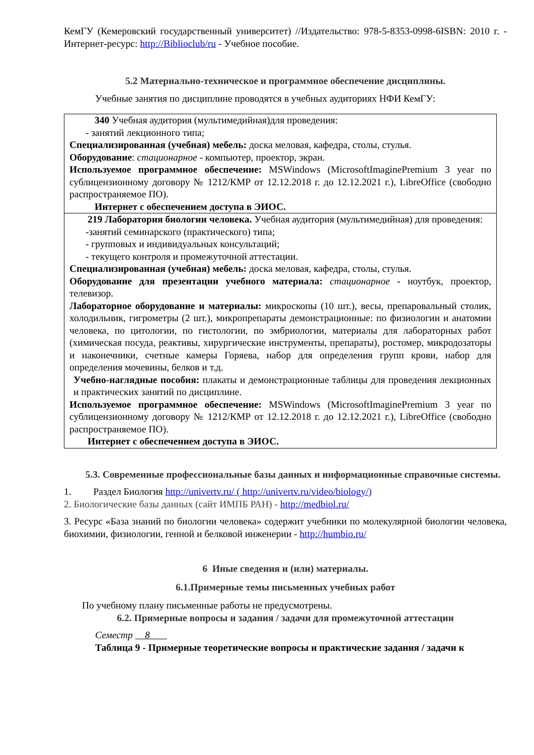КемГУ (Кемеровский государственный университет) //Издательство: 978-5-8353-0998-6ISBN: 2010 г. - Интернет-ресурс: http://Biblioclub/ru - Учебное пособие.
5.2 Материально-техническое и программное обеспечение дисциплины.
Учебные занятия по дисциплине проводятся в учебных аудиториях НФИ КемГУ:
| 340 Учебная аудитория (мультимедийная)для проведения: - занятий лекционного типа; Специализированная (учебная) мебель: доска меловая, кафедра, столы, стулья. Оборудование : стационарное - компьютер, проектор, экран. Используемое программное обеспечение: MSWindows (MicrosoftImaginePremium 3 year по сублицензионному договору № 1212/КМР от 12.12.2018 г. до 12.12.2021 г.), LibreOffice (свободно распространяемое ПО). Интернет с обеспечением доступа в ЭИОС. |
| 219 Лаборатория биологии человека. Учебная аудитория (мультимедийная) для проведения: -занятий семинарского (практического) типа; - групповых и индивидуальных консультаций; - текущего контроля и промежуточной аттестации. Специализированная (учебная) мебель: доска меловая, кафедра, столы, стулья. Оборудование для презентации учебного материала: стационарное - ноутбук, проектор, телевизор. Лабораторное оборудование и материалы: микроскопы (10 шт.), весы, препаровальный столик, холодильник, гигрометры (2 шт.), микропрепараты демонстрационные: по физиологии и анатомии человека, по цитологии, по гистологии, по эмбриологии, материалы для лабораторных работ (химическая посуда, реактивы, хирургические инструменты, препараты), ростомер, микродозаторы и наконечники, счетные камеры Горяева, набор для определения групп крови, набор для определения мочевины, белков и т.д. Учебно-наглядные пособия: плакаты и демонстрационные таблицы для проведения лекционных и практических занятий по дисциплине. Используемое программное обеспечение: MSWindows (MicrosoftImaginePremium 3 year по сублицензионному договору № 1212/КМР от 12.12.2018 г. до 12.12.2021 г.), LibreOffice (свободно распространяемое ПО). Интернет с обеспечением доступа в ЭИОС. |
5.3. Современные профессиональные базы данных и информационные справочные системы.
1. Раздел Биология http://univertv.ru/ ( http://univertv.ru/video/biology/)
2. Биологические базы данных (сайт ИМПБ РАН) - http://medbiol.ru/
3. Ресурс «База знаний по биологии человека» содержит учебники по молекулярной биологии человека, биохимии, физиологии, генной и белковой инженерии - http://humbio.ru/
6 Иные сведения и (или) материалы.
6.1.Примерные темы письменных учебных работ
По учебному плану письменные работы не предусмотрены.
6.2. Примерные вопросы и задания / задачи для промежуточной аттестации
Семестр 8
Таблица 9 - Примерные теоретические вопросы и практические задания / задачи к